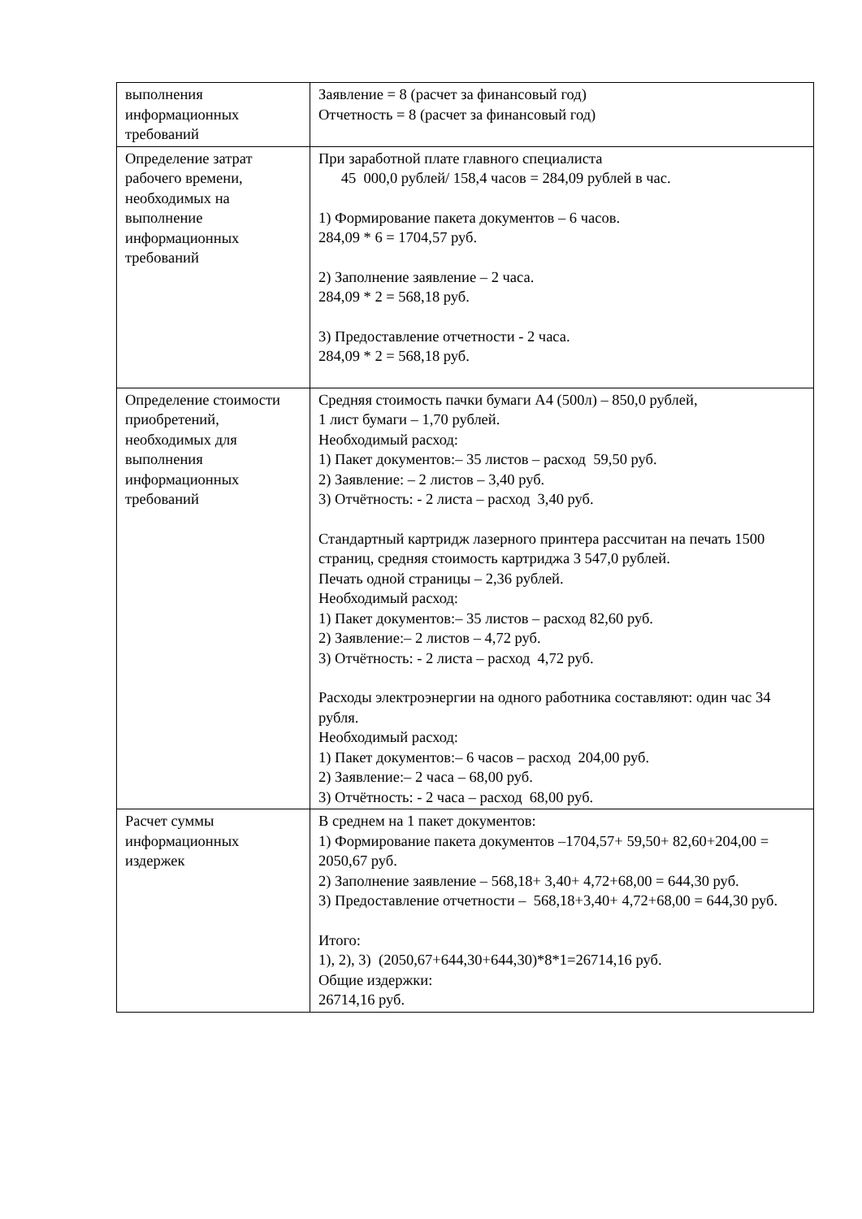| выполнения информационных требований | Заявление = 8 (расчет за финансовый год) Отчетность = 8 (расчет за финансовый год) |
| Определение затрат рабочего времени, необходимых на выполнение информационных требований | При заработной плате главного специалиста 45 000,0 рублей/ 158,4 часов = 284,09 рублей в час. 1) Формирование пакета документов – 6 часов. 284,09 * 6 = 1704,57 руб. 2) Заполнение заявление – 2 часа. 284,09 * 2 = 568,18 руб. 3) Предоставление отчетности - 2 часа. 284,09 * 2 = 568,18 руб. |
| Определение стоимости приобретений, необходимых для выполнения информационных требований | Средняя стоимость пачки бумаги А4 (500л) – 850,0 рублей, 1 лист бумаги – 1,70 рублей. Необходимый расход: 1) Пакет документов:– 35 листов – расход 59,50 руб. 2) Заявление: – 2 листов – 3,40 руб. 3) Отчётность: - 2 листа – расход 3,40 руб. Стандартный картридж лазерного принтера рассчитан на печать 1500 страниц, средняя стоимость картриджа 3 547,0 рублей. Печать одной страницы – 2,36 рублей. Необходимый расход: 1) Пакет документов:– 35 листов – расход 82,60 руб. 2) Заявление:– 2 листов – 4,72 руб. 3) Отчётность: - 2 листа – расход 4,72 руб. Расходы электроэнергии на одного работника составляют: один час 34 рубля. Необходимый расход: 1) Пакет документов:– 6 часов – расход 204,00 руб. 2) Заявление:– 2 часа – 68,00 руб. 3) Отчётность: - 2 часа – расход 68,00 руб. |
| Расчет суммы информационных издержек | В среднем на 1 пакет документов: 1) Формирование пакета документов –1704,57+ 59,50+ 82,60+204,00 = 2050,67 руб. 2) Заполнение заявление – 568,18+ 3,40+ 4,72+68,00 = 644,30 руб. 3) Предоставление отчетности – 568,18+3,40+ 4,72+68,00 = 644,30 руб. Итого: 1), 2), 3) (2050,67+644,30+644,30)*8*1=26714,16 руб. Общие издержки: 26714,16 руб. |